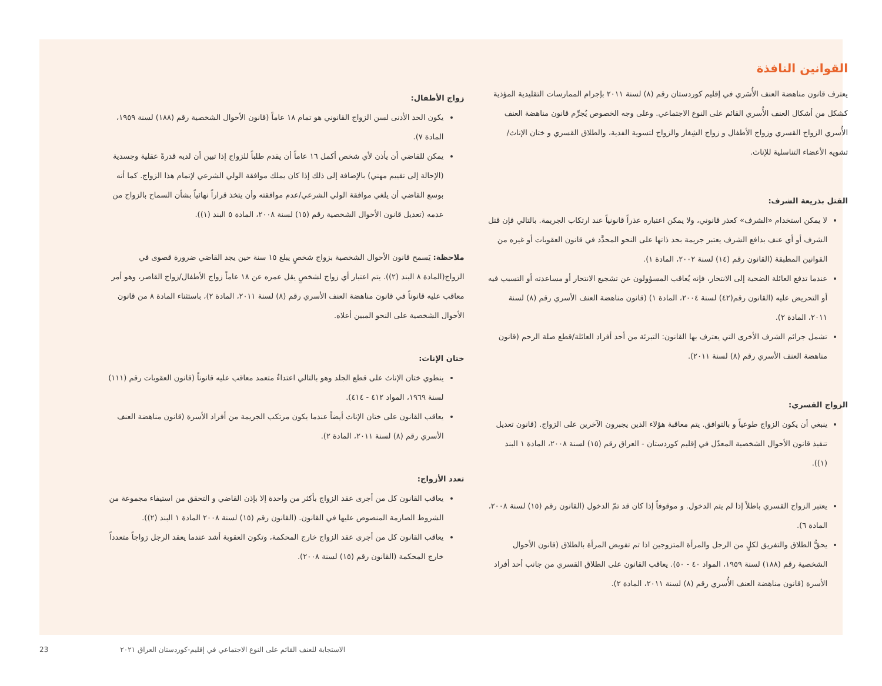القوانين النافذة
يعترف قانون مناهضة العنف الأُسَري في إقليم كوردستان رقم (٨) لسنة ٢٠١١ بإجرام الممارسات التقليدية المؤذية كشكل من أشكال العنف الأُسري القائم على النوع الاجتماعي. وعلى وجه الخصوص يُجرِّم قانون مناهضة العنف الأُسري الزواج القسري وزواج الأطفال و زواج الشِغار والزواج لتسوية الفدية، والطلاق القسري و ختان الإناث/ تشويه الأعضاء التناسلية للإناث.
القتل بذريعة الشرف:
لا يمكن استخدام «الشرف» كعذر قانوني، ولا يمكن اعتباره عذراً قانونياً عند ارتكاب الجريمة. بالتالي فإن قتل الشرف أو أي عنف بدافع الشرف يعتبر جريمة بحد ذاتها على النحو المحدَّد في قانون العقوبات أو غيره من القوانين المطبقة (القانون رقم (١٤) لسنة ٢٠٠٢، المادة ١).
عندما تدفع العائلة الضحية إلى الانتحار، فإنه يُعاقب المسؤولون عن تشجيع الانتحار أو مساعدته أو التسبب فيه أو التحريض عليه (القانون رقم(٤٢) لسنة ٢٠٠٤، المادة ١) (قانون مناهضة العنف الأسري رقم (٨) لسنة ٢٠١١، المادة ٢).
تشمل جرائم الشرف الأخرى التي يعترف بها القانون: التبرئة من أحد أفراد العائلة/قطع صلة الرحم (قانون مناهضة العنف الأسري رقم (٨) لسنة ٢٠١١).
الزواج القسري:
ينبغي أن يكون الزواج طوعياً و بالتوافق. يتم معاقبة هؤلاء الذين يجبرون الآخرين على الزواج. (قانون تعديل تنفيذ قانون الأحوال الشخصية المعدّل في إقليم كوردستان - العراق رقم (١٥) لسنة ٢٠٠٨، المادة ١ البند (١)).
يعتبر الزواج القسري باطلاً إذا لم يتم الدخول. و موقوفاً إذا كان قد تمّ الدخول (القانون رقم (١٥) لسنة ٢٠٠٨، المادة ٦).
يحقُّ الطلاق والتفريق لكلٍ من الرجل والمرأة المتزوجين اذا تم تفويض المرأة بالطلاق (قانون الأحوال الشخصية رقم (١٨٨) لسنة ١٩٥٩، المواد ٤٠ - ٥٠). يعاقب القانون على الطلاق القسري من جانب أحد أفراد الأسرة (قانون مناهضة العنف الأُسري رقم (٨) لسنة ٢٠١١، المادة ٢).
زواج الأطفال:
يكون الحد الأدنى لسن الزواج القانوني هو تمام ١٨ عاماً (قانون الأحوال الشخصية رقم (١٨٨) لسنة ١٩٥٩، المادة ٧).
يمكن للقاضي أن يأذن لأي شخص أكمل ١٦ عاماً أن يقدم طلباً للزواج إذا تبين أن لديه قدرةً عقلية وجسدية (الإحالة إلى تقييم مهني) بالإضافة إلى ذلك إذا كان يملك موافقة الولي الشرعي لإتمام هذا الزواج. كما أنه بوسع القاضي أن يلغي موافقة الولي الشرعي/عدم موافقته وأن يتخذ قراراً نهائياً بشأن السماح بالزواج من عدمه (تعديل قانون الأحوال الشخصية رقم (١٥) لسنة ٢٠٠٨، المادة ٥ البند (١)).
ملاحظة: يَسمح قانون الأحوال الشخصية بزواج شخصٍ يبلغ ١٥ سنة حين يجد القاضي ضرورة قصوى في الزواج(المادة ٨ البند (٢)). يتم اعتبار أي زواج لشخصٍ يقل عمره عن ١٨ عاماً زواج الأطفال/زواج القاصر، وهو أمر معاقب عليه قانوناً في قانون مناهضة العنف الأسري رقم (٨) لسنة ٢٠١١، المادة ٢)، باستثناء المادة ٨ من قانون الأحوال الشخصية على النحو المبين أعلاه.
ختان الإناث:
ينطوي ختان الإناث على قطع الجلد وهو بالتالي اعتداءٌ متعمد معاقب عليه قانوناً (قانون العقوبات رقم (١١١) لسنة ١٩٦٩، المواد ٤١٢ - ٤١٤).
يعاقب القانون على ختان الإناث أيضاً عندما يكون مرتكب الجريمة من أفراد الأسرة (قانون مناهضة العنف الأسري رقم (٨) لسنة ٢٠١١، المادة ٢).
تعدد الأزواج:
يعاقب القانون كل من أجرى عقد الزواج بأكثر من واحدة إلا بإذن القاضي و التحقق من استيفاء مجموعة من الشروط الصارمة المنصوص عليها في القانون. (القانون رقم (١٥) لسنة ٢٠٠٨ المادة ١ البند (٢)).
يعاقب القانون كل من أجرى عقد الزواج خارج المحكمة، وتكون العقوبة أشد عندما يعقد الرجل زواجاً متعدداً خارج المحكمة (القانون رقم (١٥) لسنة ٢٠٠٨).
الاستجابة للعنف القائم على النوع الاجتماعي في إقليم-كوردستان العراق ٢٠٢١ 23